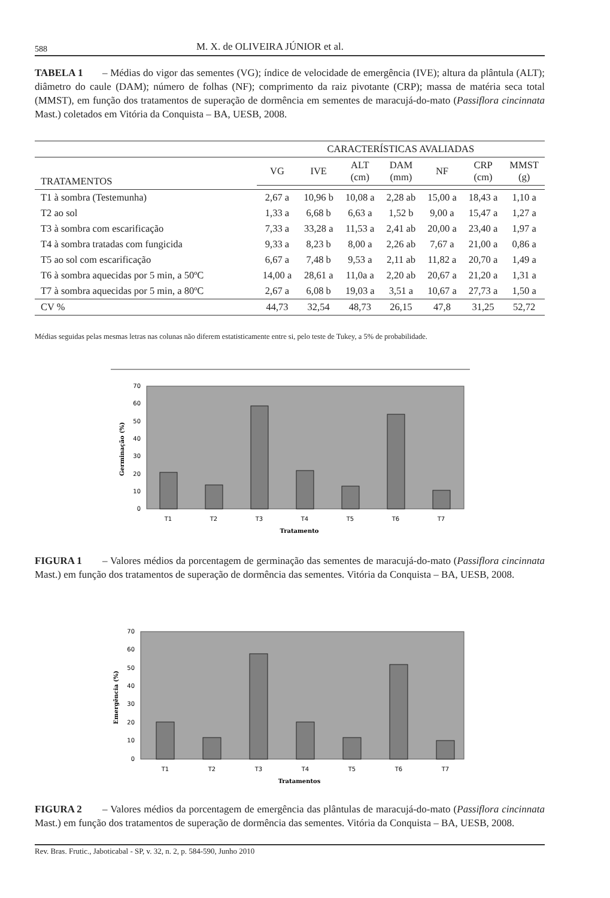588 M. X. de OLIVEIRA JÚNIOR et al.
TABELA 1 – Médias do vigor das sementes (VG); índice de velocidade de emergência (IVE); altura da plântula (ALT); diâmetro do caule (DAM); número de folhas (NF); comprimento da raiz pivotante (CRP); massa de matéria seca total (MMST), em função dos tratamentos de superação de dormência em sementes de maracujá-do-mato (Passiflora cincinnata Mast.) coletados em Vitória da Conquista – BA, UESB, 2008.
| | CARACTERÍSTICAS AVALIADAS | | | | | | |
| --- | --- | --- | --- | --- | --- | --- | --- |
| TRATAMENTOS | VG | IVE | ALT (cm) | DAM (mm) | NF | CRP (cm) | MMST (g) |
| T1 à sombra (Testemunha) | 2,67 a | 10,96 b | 10,08 a | 2,28 ab | 15,00 a | 18,43 a | 1,10 a |
| T2 ao sol | 1,33 a | 6,68 b | 6,63 a | 1,52 b | 9,00 a | 15,47 a | 1,27 a |
| T3 à sombra com escarificação | 7,33 a | 33,28 a | 11,53 a | 2,41 ab | 20,00 a | 23,40 a | 1,97 a |
| T4 à sombra tratadas com fungicida | 9,33 a | 8,23 b | 8,00 a | 2,26 ab | 7,67 a | 21,00 a | 0,86 a |
| T5 ao sol com escarificação | 6,67 a | 7,48 b | 9,53 a | 2,11 ab | 11,82 a | 20,70 a | 1,49 a |
| T6 à sombra aquecidas por 5 min, a 50ºC | 14,00 a | 28,61 a | 11,0a a | 2,20 ab | 20,67 a | 21,20 a | 1,31 a |
| T7 à sombra aquecidas por 5 min, a 80ºC | 2,67 a | 6,08 b | 19,03 a | 3,51 a | 10,67 a | 27,73 a | 1,50 a |
| CV % | 44,73 | 32,54 | 48,73 | 26,15 | 47,8 | 31,25 | 52,72 |
Médias seguidas pelas mesmas letras nas colunas não diferem estatisticamente entre si, pelo teste de Tukey, a 5% de probabilidade.
70
60
50
40
30
20
10
0
T1
T2
T3
T4
T5
T6
T7
Tratamento
Germinação (%)
FIGURA 1 – Valores médios da porcentagem de germinação das sementes de maracujá-do-mato (Passiflora cincinnata Mast.) em função dos tratamentos de superação de dormência das sementes. Vitória da Conquista – BA, UESB, 2008.
70
60
50
40
30
20
10
0
T1
T2
T3
T4
T5
T6
T7
Tratamentos
Emergência (%)
FIGURA 2 – Valores médios da porcentagem de emergência das plântulas de maracujá-do-mato (Passiflora cincinnata Mast.) em função dos tratamentos de superação de dormência das sementes. Vitória da Conquista – BA, UESB, 2008.
Rev. Bras. Frutic., Jaboticabal - SP, v. 32, n. 2, p. 584-590, Junho 2010